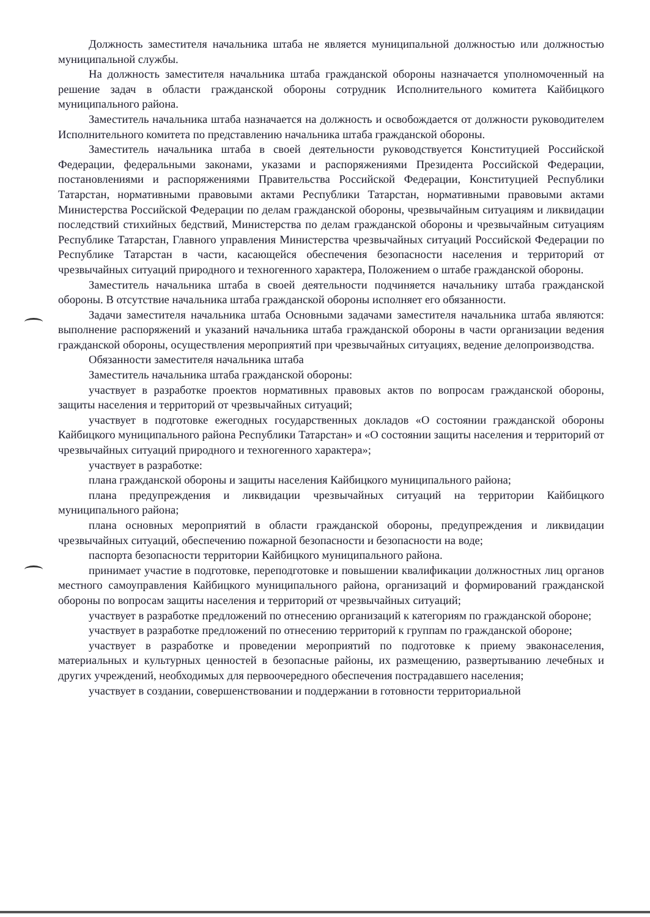Должность заместителя начальника штаба не является муниципальной должностью или должностью муниципальной службы.
На должность заместителя начальника штаба гражданской обороны назначается уполномоченный на решение задач в области гражданской обороны сотрудник Исполнительного комитета Кайбицкого муниципального района.
Заместитель начальника штаба назначается на должность и освобождается от должности руководителем Исполнительного комитета по представлению начальника штаба гражданской обороны.
Заместитель начальника штаба в своей деятельности руководствуется Конституцией Российской Федерации, федеральными законами, указами и распоряжениями Президента Российской Федерации, постановлениями и распоряжениями Правительства Российской Федерации, Конституцией Республики Татарстан, нормативными правовыми актами Республики Татарстан, нормативными правовыми актами Министерства Российской Федерации по делам гражданской обороны, чрезвычайным ситуациям и ликвидации последствий стихийных бедствий, Министерства по делам гражданской обороны и чрезвычайным ситуациям Республике Татарстан, Главного управления Министерства чрезвычайных ситуаций Российской Федерации по Республике Татарстан в части, касающейся обеспечения безопасности населения и территорий от чрезвычайных ситуаций природного и техногенного характера, Положением о штабе гражданской обороны.
Заместитель начальника штаба в своей деятельности подчиняется начальнику штаба гражданской обороны. В отсутствие начальника штаба гражданской обороны исполняет его обязанности.
Задачи заместителя начальника штаба Основными задачами заместителя начальника штаба являются: выполнение распоряжений и указаний начальника штаба гражданской обороны в части организации ведения гражданской обороны, осуществления мероприятий при чрезвычайных ситуациях, ведение делопроизводства.
Обязанности заместителя начальника штаба
Заместитель начальника штаба гражданской обороны:
участвует в разработке проектов нормативных правовых актов по вопросам гражданской обороны, защиты населения и территорий от чрезвычайных ситуаций;
участвует в подготовке ежегодных государственных докладов «О состоянии гражданской обороны Кайбицкого муниципального района Республики Татарстан» и «О состоянии защиты населения и территорий от чрезвычайных ситуаций природного и техногенного характера»;
участвует в разработке:
плана гражданской обороны и защиты населения Кайбицкого муниципального района;
плана предупреждения и ликвидации чрезвычайных ситуаций на территории Кайбицкого муниципального района;
плана основных мероприятий в области гражданской обороны, предупреждения и ликвидации чрезвычайных ситуаций, обеспечению пожарной безопасности и безопасности на воде;
паспорта безопасности территории Кайбицкого муниципального района.
принимает участие в подготовке, переподготовке и повышении квалификации должностных лиц органов местного самоуправления Кайбицкого муниципального района, организаций и формирований гражданской обороны по вопросам защиты населения и территорий от чрезвычайных ситуаций;
участвует в разработке предложений по отнесению организаций к категориям по гражданской обороне;
участвует в разработке предложений по отнесению территорий к группам по гражданской обороне;
участвует в разработке и проведении мероприятий по подготовке к приему эваконаселения, материальных и культурных ценностей в безопасные районы, их размещению, развертыванию лечебных и других учреждений, необходимых для первоочередного обеспечения пострадавшего населения;
участвует в создании, совершенствовании и поддержании в готовности территориальной